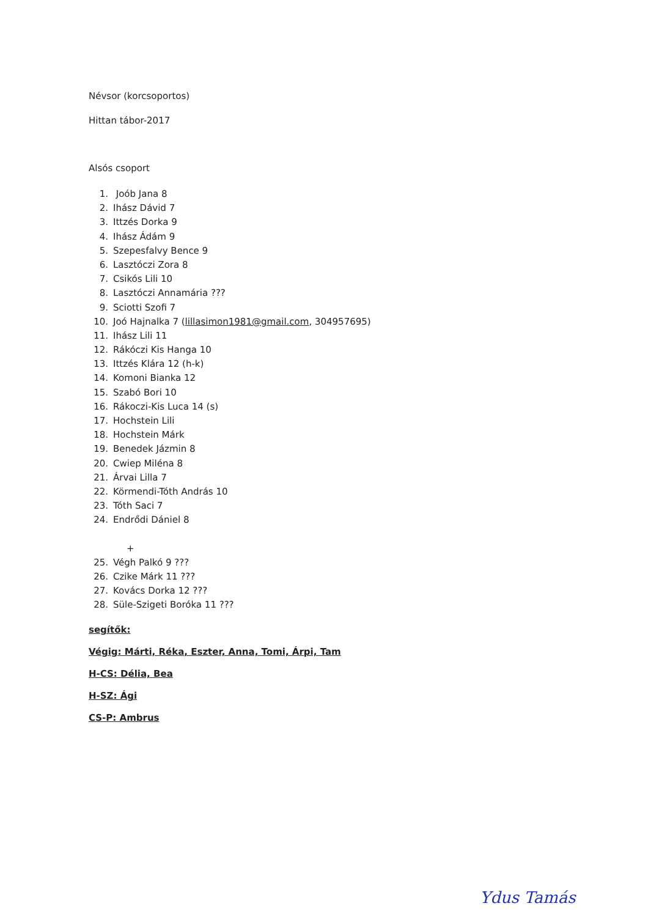Névsor (korcsoportos)
Hittan tábor-2017
Alsós csoport
1. Joób Jana 8
2. Ihász Dávid 7
3. Ittzés Dorka 9
4. Ihász Ádám 9
5. Szepesfalvy Bence 9
6. Lasztóczi Zora 8
7. Csikós Lili 10
8. Lasztóczi Annamária ???
9. Sciotti Szofi 7
10. Joó Hajnalka 7 (lillasimon1981@gmail.com, 304957695)
11. Ihász Lili 11
12. Rákóczi Kis Hanga 10
13. Ittzés Klára 12 (h-k)
14. Komoni Bianka 12
15. Szabó Bori 10
16. Rákoczi-Kis Luca 14 (s)
17. Hochstein Lili
18. Hochstein Márk
19. Benedek Jázmin 8
20. Cwiep Miléna 8
21. Árvai Lilla 7
22. Körmendi-Tóth András 10
23. Tóth Saci 7
24. Endrődi Dániel 8
+
25. Végh Palkó 9 ???
26. Czike Márk 11 ???
27. Kovács Dorka 12 ???
28. Süle-Szigeti Boróka 11 ???
segítők:
Végig: Márti, Réka, Eszter, Anna, Tomi, Árpi, Tam
H-CS: Délia, Bea
H-SZ: Ági
CS-P: Ambrus
Ydus Tamás